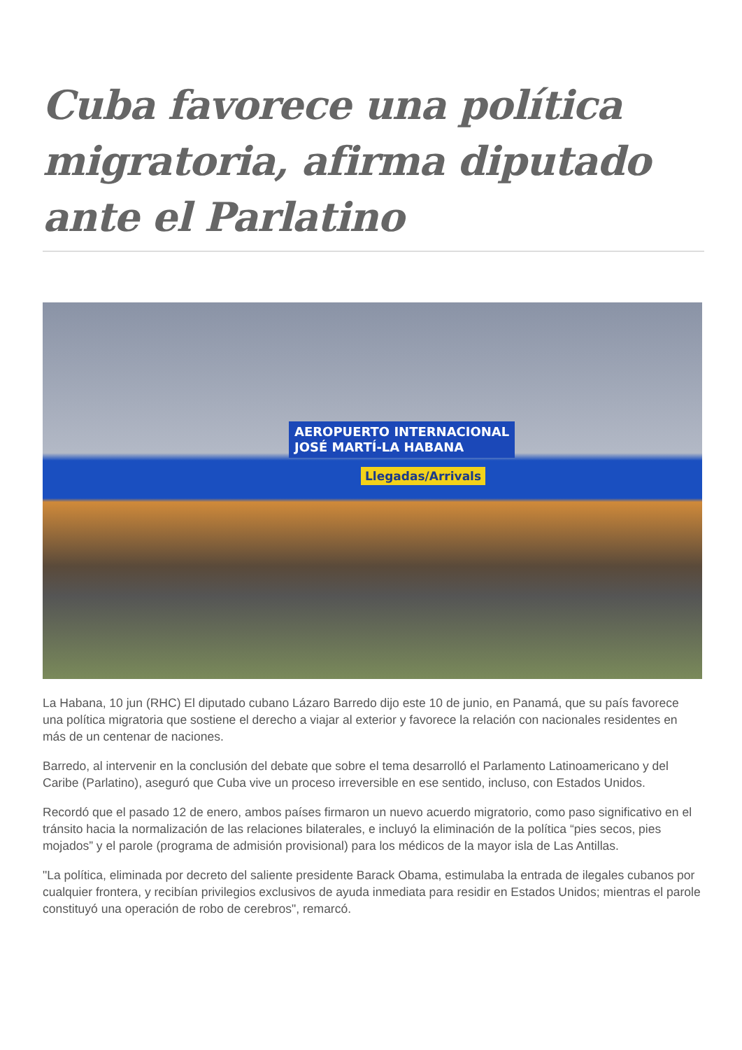Cuba favorece una política migratoria, afirma diputado ante el Parlatino
AEROPUERTO INTERNACIONAL
JOSÉ MARTÍ-LA HABANA
Llegadas/Arrivals
La Habana, 10 jun (RHC) El diputado cubano Lázaro Barredo dijo este 10 de junio, en Panamá, que su país favorece una política migratoria que sostiene el derecho a viajar al exterior y favorece la relación con nacionales residentes en más de un centenar de naciones.
Barredo, al intervenir en la conclusión del debate que sobre el tema desarrolló el Parlamento Latinoamericano y del Caribe (Parlatino), aseguró que Cuba vive un proceso irreversible en ese sentido, incluso, con Estados Unidos.
Recordó que el pasado 12 de enero, ambos países firmaron un nuevo acuerdo migratorio, como paso significativo en el tránsito hacia la normalización de las relaciones bilaterales, e incluyó la eliminación de la política “pies secos, pies mojados” y el parole (programa de admisión provisional) para los médicos de la mayor isla de Las Antillas.
"La política, eliminada por decreto del saliente presidente Barack Obama, estimulaba la entrada de ilegales cubanos por cualquier frontera, y recibían privilegios exclusivos de ayuda inmediata para residir en Estados Unidos; mientras el parole constituyó una operación de robo de cerebros", remarcó.